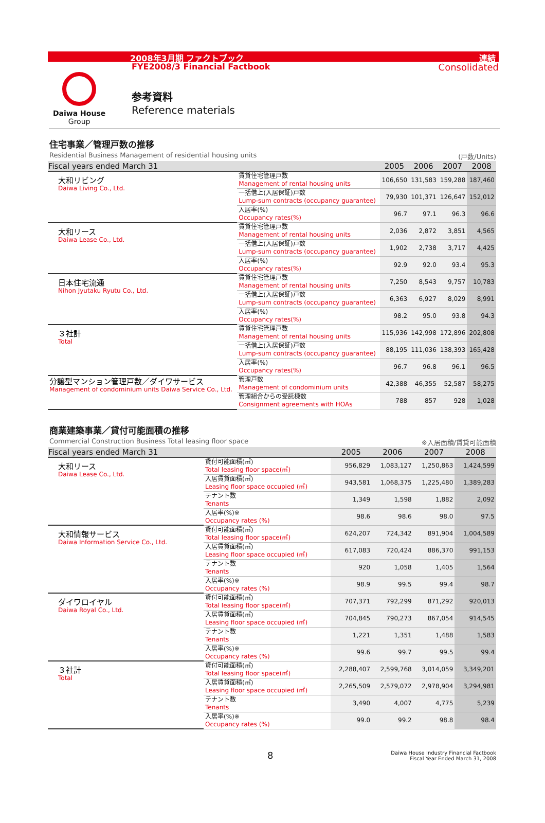2008年3月期 ファクトブック 連結
FYE2008/3 Financial Factbook Consolidated
Daiwa House
Group
参考資料
Reference materials
住宅事業／管理戸数の推移
Residential Business Management of residential housing units (戸数/Units)
| Fiscal years ended March 31 | | 2005 | 2006 | 2007 | 2008 |
| --- | --- | --- | --- | --- | --- |
| 大和リビング Daiwa Living Co., Ltd. | 賃貸住宅管理戸数 Management of rental housing units | 106,650 | 131,583 | 159,288 | 187,460 |
| | 一括借上(入居保証)戸数 Lump-sum contracts (occupancy guarantee) | 79,930 | 101,371 | 126,647 | 152,012 |
| | 入居率(%) Occupancy rates(%) | 96.7 | 97.1 | 96.3 | 96.6 |
| 大和リース Daiwa Lease Co., Ltd. | 賃貸住宅管理戸数 Management of rental housing units | 2,036 | 2,872 | 3,851 | 4,565 |
| | 一括借上(入居保証)戸数 Lump-sum contracts (occupancy guarantee) | 1,902 | 2,738 | 3,717 | 4,425 |
| | 入居率(%) Occupancy rates(%) | 92.9 | 92.0 | 93.4 | 95.3 |
| 日本住宅流通 Nihon Jyutaku Ryutu Co., Ltd. | 賃貸住宅管理戸数 Management of rental housing units | 7,250 | 8,543 | 9,757 | 10,783 |
| | 一括借上(入居保証)戸数 Lump-sum contracts (occupancy guarantee) | 6,363 | 6,927 | 8,029 | 8,991 |
| | 入居率(%) Occupancy rates(%) | 98.2 | 95.0 | 93.8 | 94.3 |
| ３社計 Total | 賃貸住宅管理戸数 Management of rental housing units | 115,936 | 142,998 | 172,896 | 202,808 |
| | 一括借上(入居保証)戸数 Lump-sum contracts (occupancy guarantee) | 88,195 | 111,036 | 138,393 | 165,428 |
| | 入居率(%) Occupancy rates(%) | 96.7 | 96.8 | 96.1 | 96.5 |
| 分譲型マンション管理戸数／ダイワサービス Management of condominium units Daiwa Service Co., Ltd. | 管理戸数 Management of condominium units | 42,388 | 46,355 | 52,587 | 58,275 |
| | 管理組合からの受託棟数 Consignment agreements with HOAs | 788 | 857 | 928 | 1,028 |
商業建築事業／貸付可能面積の推移
Commercial Construction Business Total leasing floor space ※入居面積/賃貸可能面積
| Fiscal years ended March 31 | | 2005 | 2006 | 2007 | 2008 |
| --- | --- | --- | --- | --- | --- |
| 大和リース Daiwa Lease Co., Ltd. | 貸付可能面積(㎡) Total leasing floor space(㎡) | 956,829 | 1,083,127 | 1,250,863 | 1,424,599 |
| | 入居賃貸面積(㎡) Leasing floor space occupied (㎡) | 943,581 | 1,068,375 | 1,225,480 | 1,389,283 |
| | テナント数 Tenants | 1,349 | 1,598 | 1,882 | 2,092 |
| | 入居率(%)※ Occupancy rates (%) | 98.6 | 98.6 | 98.0 | 97.5 |
| 大和情報サービス Daiwa Information Service Co., Ltd. | 貸付可能面積(㎡) Total leasing floor space(㎡) | 624,207 | 724,342 | 891,904 | 1,004,589 |
| | 入居賃貸面積(㎡) Leasing floor space occupied (㎡) | 617,083 | 720,424 | 886,370 | 991,153 |
| | テナント数 Tenants | 920 | 1,058 | 1,405 | 1,564 |
| | 入居率(%)※ Occupancy rates (%) | 98.9 | 99.5 | 99.4 | 98.7 |
| ダイワロイヤル Daiwa Royal Co., Ltd. | 貸付可能面積(㎡) Total leasing floor space(㎡) | 707,371 | 792,299 | 871,292 | 920,013 |
| | 入居賃貸面積(㎡) Leasing floor space occupied (㎡) | 704,845 | 790,273 | 867,054 | 914,545 |
| | テナント数 Tenants | 1,221 | 1,351 | 1,488 | 1,583 |
| | 入居率(%)※ Occupancy rates (%) | 99.6 | 99.7 | 99.5 | 99.4 |
| ３社計 Total | 貸付可能面積(㎡) Total leasing floor space(㎡) | 2,288,407 | 2,599,768 | 3,014,059 | 3,349,201 |
| | 入居賃貸面積(㎡) Leasing floor space occupied (㎡) | 2,265,509 | 2,579,072 | 2,978,904 | 3,294,981 |
| | テナント数 Tenants | 3,490 | 4,007 | 4,775 | 5,239 |
| | 入居率(%)※ Occupancy rates (%) | 99.0 | 99.2 | 98.8 | 98.4 |
8
Daiwa House Industry Financial Factbook
Fiscal Year Ended March 31, 2008